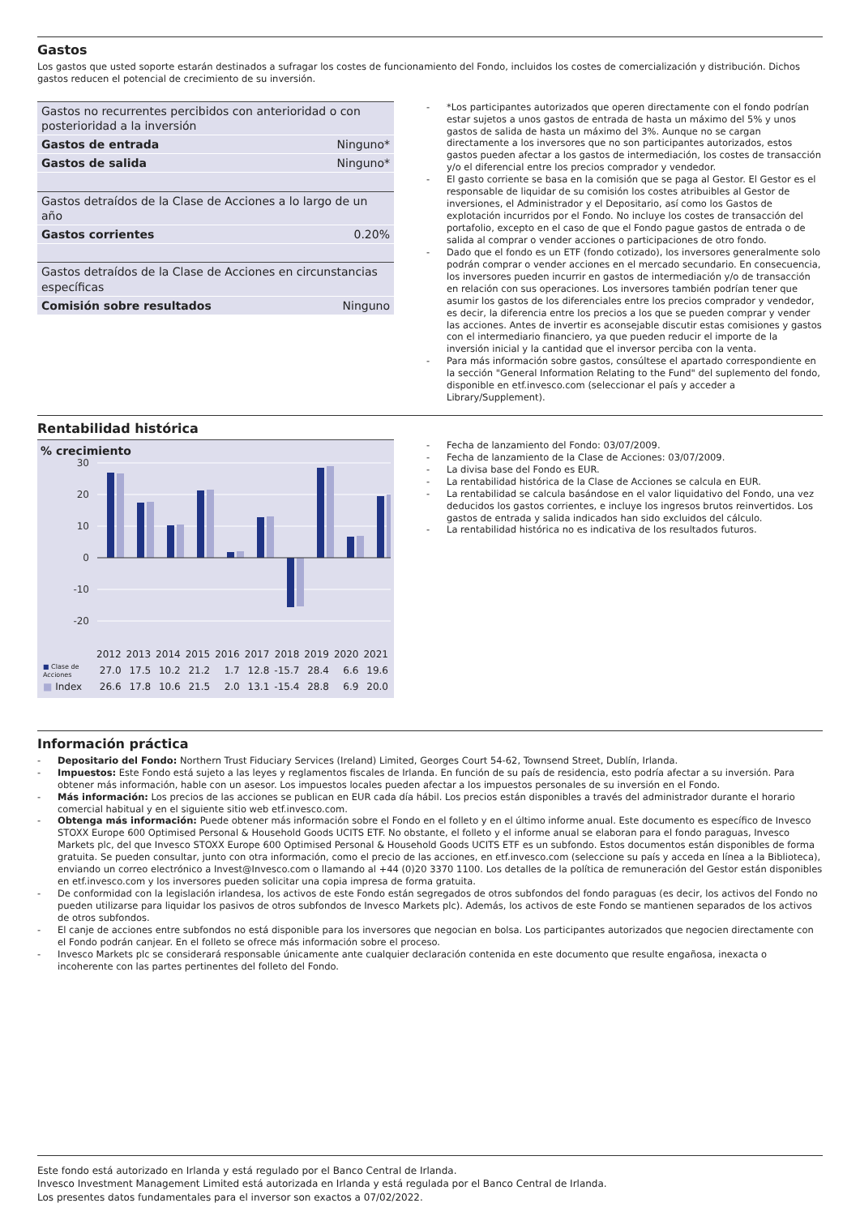Gastos
Los gastos que usted soporte estarán destinados a sufragar los costes de funcionamiento del Fondo, incluidos los costes de comercialización y distribución. Dichos gastos reducen el potencial de crecimiento de su inversión.
| Gastos no recurrentes percibidos con anterioridad o con posterioridad a la inversión | |
| Gastos de entrada | Ninguno* |
| Gastos de salida | Ninguno* |
| Gastos detraídos de la Clase de Acciones a lo largo de un año | |
| Gastos corrientes | 0.20% |
| Gastos detraídos de la Clase de Acciones en circunstancias específicas | |
| Comisión sobre resultados | Ninguno |
*Los participantes autorizados que operen directamente con el fondo podrían estar sujetos a unos gastos de entrada de hasta un máximo del 5% y unos gastos de salida de hasta un máximo del 3%. Aunque no se cargan directamente a los inversores que no son participantes autorizados, estos gastos pueden afectar a los gastos de intermediación, los costes de transacción y/o el diferencial entre los precios comprador y vendedor.
El gasto corriente se basa en la comisión que se paga al Gestor. El Gestor es el responsable de liquidar de su comisión los costes atribuibles al Gestor de inversiones, el Administrador y el Depositario, así como los Gastos de explotación incurridos por el Fondo. No incluye los costes de transacción del portafolio, excepto en el caso de que el Fondo pague gastos de entrada o de salida al comprar o vender acciones o participaciones de otro fondo.
Dado que el fondo es un ETF (fondo cotizado), los inversores generalmente solo podrán comprar o vender acciones en el mercado secundario. En consecuencia, los inversores pueden incurrir en gastos de intermediación y/o de transacción en relación con sus operaciones. Los inversores también podrían tener que asumir los gastos de los diferenciales entre los precios comprador y vendedor, es decir, la diferencia entre los precios a los que se pueden comprar y vender las acciones. Antes de invertir es aconsejable discutir estas comisiones y gastos con el intermediario financiero, ya que pueden reducir el importe de la inversión inicial y la cantidad que el inversor perciba con la venta.
Para más información sobre gastos, consúltese el apartado correspondiente en la sección "General Information Relating to the Fund" del suplemento del fondo, disponible en etf.invesco.com (seleccionar el país y acceder a Library/Supplement).
Rentabilidad histórica
% crecimiento
30
20
10
0
-10
-20
| | 2012 | 2013 | 2014 | 2015 | 2016 | 2017 | 2018 | 2019 | 2020 | 2021 |
| ■ Clase de Acciones | 27.0 | 17.5 | 10.2 | 21.2 | 1.7 | 12.8 | -15.7 | 28.4 | 6.6 | 19.6 |
| ■ Index | 26.6 | 17.8 | 10.6 | 21.5 | 2.0 | 13.1 | -15.4 | 28.8 | 6.9 | 20.0 |
Fecha de lanzamiento del Fondo: 03/07/2009.
Fecha de lanzamiento de la Clase de Acciones: 03/07/2009.
La divisa base del Fondo es EUR.
La rentabilidad histórica de la Clase de Acciones se calcula en EUR.
La rentabilidad se calcula basándose en el valor liquidativo del Fondo, una vez deducidos los gastos corrientes, e incluye los ingresos brutos reinvertidos. Los gastos de entrada y salida indicados han sido excluidos del cálculo.
La rentabilidad histórica no es indicativa de los resultados futuros.
Información práctica
Depositario del Fondo: Northern Trust Fiduciary Services (Ireland) Limited, Georges Court 54-62, Townsend Street, Dublín, Irlanda.
Impuestos: Este Fondo está sujeto a las leyes y reglamentos fiscales de Irlanda. En función de su país de residencia, esto podría afectar a su inversión. Para obtener más información, hable con un asesor. Los impuestos locales pueden afectar a los impuestos personales de su inversión en el Fondo.
Más información: Los precios de las acciones se publican en EUR cada día hábil. Los precios están disponibles a través del administrador durante el horario comercial habitual y en el siguiente sitio web etf.invesco.com.
Obtenga más información: Puede obtener más información sobre el Fondo en el folleto y en el último informe anual. Este documento es específico de Invesco STOXX Europe 600 Optimised Personal & Household Goods UCITS ETF. No obstante, el folleto y el informe anual se elaboran para el fondo paraguas, Invesco Markets plc, del que Invesco STOXX Europe 600 Optimised Personal & Household Goods UCITS ETF es un subfondo. Estos documentos están disponibles de forma gratuita. Se pueden consultar, junto con otra información, como el precio de las acciones, en etf.invesco.com (seleccione su país y acceda en línea a la Biblioteca), enviando un correo electrónico a Invest@Invesco.com o llamando al +44 (0)20 3370 1100. Los detalles de la política de remuneración del Gestor están disponibles en etf.invesco.com y los inversores pueden solicitar una copia impresa de forma gratuita.
De conformidad con la legislación irlandesa, los activos de este Fondo están segregados de otros subfondos del fondo paraguas (es decir, los activos del Fondo no pueden utilizarse para liquidar los pasivos de otros subfondos de Invesco Markets plc). Además, los activos de este Fondo se mantienen separados de los activos de otros subfondos.
El canje de acciones entre subfondos no está disponible para los inversores que negocian en bolsa. Los participantes autorizados que negocien directamente con el Fondo podrán canjear. En el folleto se ofrece más información sobre el proceso.
Invesco Markets plc se considerará responsable únicamente ante cualquier declaración contenida en este documento que resulte engañosa, inexacta o incoherente con las partes pertinentes del folleto del Fondo.
Este fondo está autorizado en Irlanda y está regulado por el Banco Central de Irlanda.
Invesco Investment Management Limited está autorizada en Irlanda y está regulada por el Banco Central de Irlanda.
Los presentes datos fundamentales para el inversor son exactos a 07/02/2022.